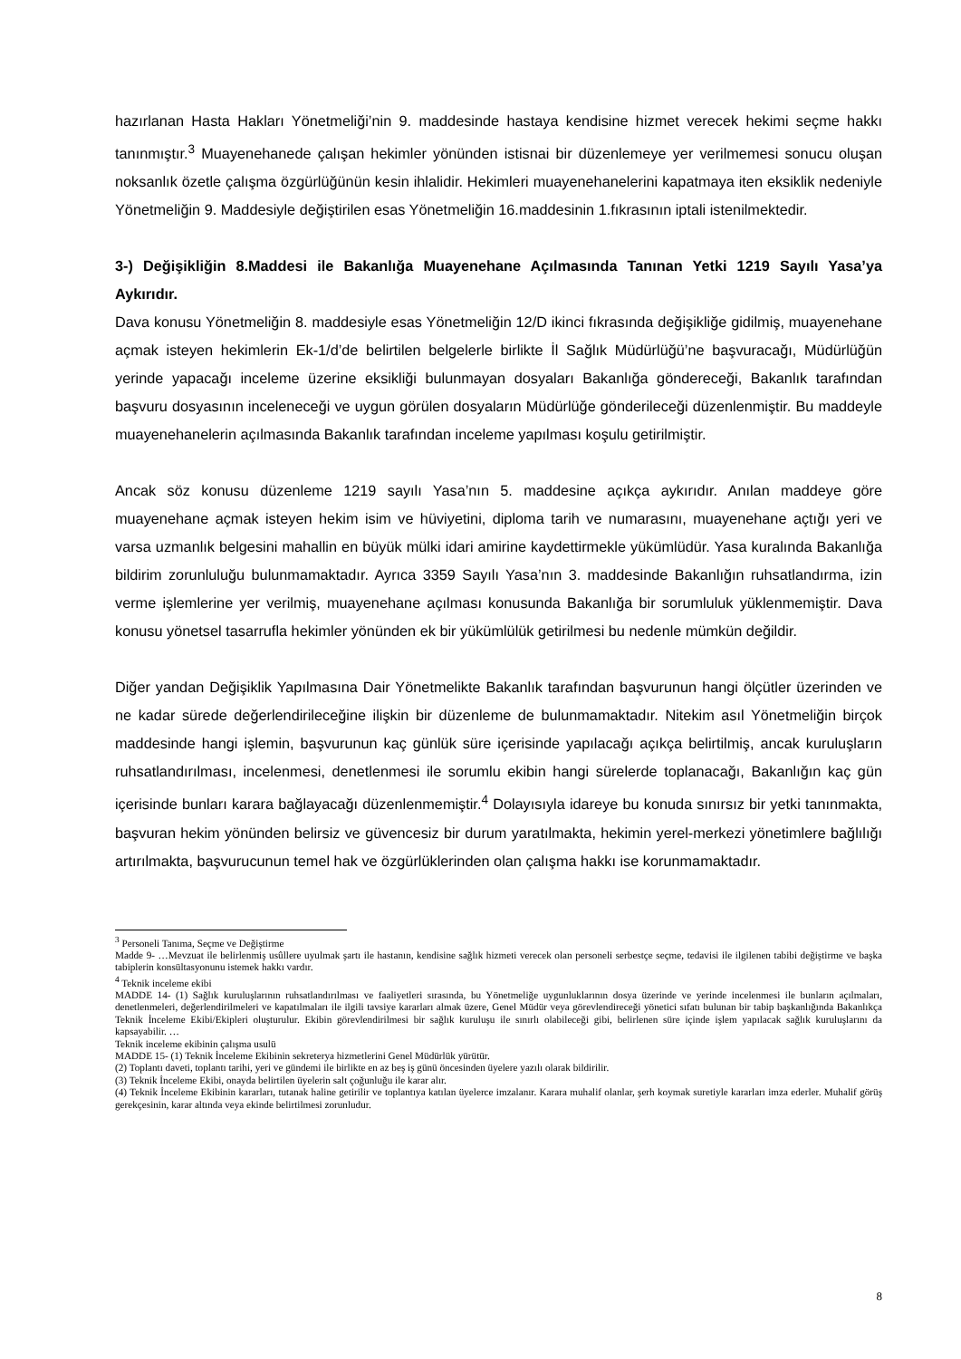hazırlanan Hasta Hakları Yönetmeliği’nin 9. maddesinde hastaya kendisine hizmet verecek hekimi seçme hakkı tanınmıştır.<sup>3</sup> Muayenehanede çalışan hekimler yönünden istisnai bir düzenlemeye yer verilmemesi sonucu oluşan noksanlık özetle çalışma özgürlüğünün kesin ihlalidir. Hekimleri muayenehanelerini kapatmaya iten eksiklik nedeniyle Yönetmeliğin 9. Maddesiyle değiştirilen esas Yönetmeliğin 16.maddesinin 1.fıkrasının iptali istenilmektedir.
3-) Değişikliğin 8.Maddesi ile Bakanlığa Muayenehane Açılmasında Tanınan Yetki 1219 Sayılı Yasa’ya Aykırıdır.
Dava konusu Yönetmeliğin 8. maddesiyle esas Yönetmeliğin 12/D ikinci fıkrasında değişikliğe gidilmiş, muayenehane açmak isteyen hekimlerin Ek-1/d’de belirtilen belgelerle birlikte İl Sağlık Müdürlüğü’ne başvuracağı, Müdürlüğün yerinde yapacağı inceleme üzerine eksikliği bulunmayan dosyaları Bakanlığa göndereceği, Bakanlık tarafından başvuru dosyasının inceleneceği ve uygun görülen dosyaların Müdürlüğe gönderileceği düzenlenmiştir. Bu maddeyle muayenehanelerin açılmasında Bakanlık tarafından inceleme yapılması koşulu getirilmiştir.
Ancak söz konusu düzenleme 1219 sayılı Yasa’nın 5. maddesine açıkça aykırıdır. Anılan maddeye göre muayenehane açmak isteyen hekim isim ve hüviyetini, diploma tarih ve numarasını, muayenehane açtığı yeri ve varsa uzmanlık belgesini mahallin en büyük mülki idari amirine kaydettirmekle yükümlüdür. Yasa kuralında Bakanlığa bildirim zorunluluğu bulunmamaktadır. Ayrıca 3359 Sayılı Yasa’nın 3. maddesinde Bakanlığın ruhsatlandırma, izin verme işlemlerine yer verilmiş, muayenehane açılması konusunda Bakanlığa bir sorumluluk yüklenmemiştir. Dava konusu yönetsel tasarrufla hekimler yönünden ek bir yükümlülük getirilmesi bu nedenle mümkün değildir.
Diğer yandan Değişiklik Yapılmasına Dair Yönetmelikte Bakanlık tarafından başvurunun hangi ölçütler üzerinden ve ne kadar sürede değerlendirileceğine ilişkin bir düzenleme de bulunmamaktadır. Nitekim asıl Yönetmeliğin birçok maddesinde hangi işlemin, başvurunun kaç günlük süre içerisinde yapılacağı açıkça belirtilmiş, ancak kuruluşların ruhsatlandırılması, incelenmesi, denetlenmesi ile sorumlu ekibin hangi sürelerde toplanacağı, Bakanlığın kaç gün içerisinde bunları karara bağlayacağı düzenlenmemiştir.<sup>4</sup> Dolayısıyla idareye bu konuda sınırsız bir yetki tanınmakta, başvuran hekim yönünden belirsiz ve güvencesiz bir durum yaratılmakta, hekimin yerel-merkezi yönetimlere bağlılığı artırılmakta, başvurucunun temel hak ve özgürlüklerinden olan çalışma hakkı ise korunmamaktadır.
<sup>3</sup> Personeli Tanıma, Seçme ve Değiştirme
Madde 9- …Mevzuat ile belirlenmiş usûllere uyulmak şartı ile hastanın, kendisine sağlık hizmeti verecek olan personeli serbestçe seçme, tedavisi ile ilgilenen tabibi değiştirme ve başka tabiplerin konsültasyonunu istemek hakkı vardır.
<sup>4</sup> Teknik inceleme ekibi
MADDE 14- (1) Sağlık kuruluşlarının ruhsatlandırılması ve faaliyetleri sırasında, bu Yönetmeliğe uygunluklarının dosya üzerinde ve yerinde incelenmesi ile bunların açılmaları, denetlenmeleri, değerlendirilmeleri ve kapatılmaları ile ilgili tavsiye kararları almak üzere, Genel Müdür veya görevlendireceği yönetici sıfatı bulunan bir tabip başkanlığında Bakanlıkça Teknik İnceleme Ekibi/Ekipleri oluşturulur. Ekibin görevlendirilmesi bir sağlık kuruluşu ile sınırlı olabileceği gibi, belirlenen süre içinde işlem yapılacak sağlık kuruluşlarını da kapsayabilir. …
Teknik inceleme ekibinin çalışma usulü
MADDE 15- (1) Teknik İnceleme Ekibinin sekreterya hizmetlerini Genel Müdürlük yürütür.
(2) Toplantı daveti, toplantı tarihi, yeri ve gündemi ile birlikte en az beş iş günü öncesinden üyelere yazılı olarak bildirilir.
(3) Teknik İnceleme Ekibi, onayda belirtilen üyelerin salt çoğunluğu ile karar alır.
(4) Teknik İnceleme Ekibinin kararları, tutanak haline getirilir ve toplantıya katılan üyelerce imzalanır. Karara muhalif olanlar, şerh koymak suretiyle kararları imza ederler. Muhalif görüş gerekçesinin, karar altında veya ekinde belirtilmesi zorunludur.
8